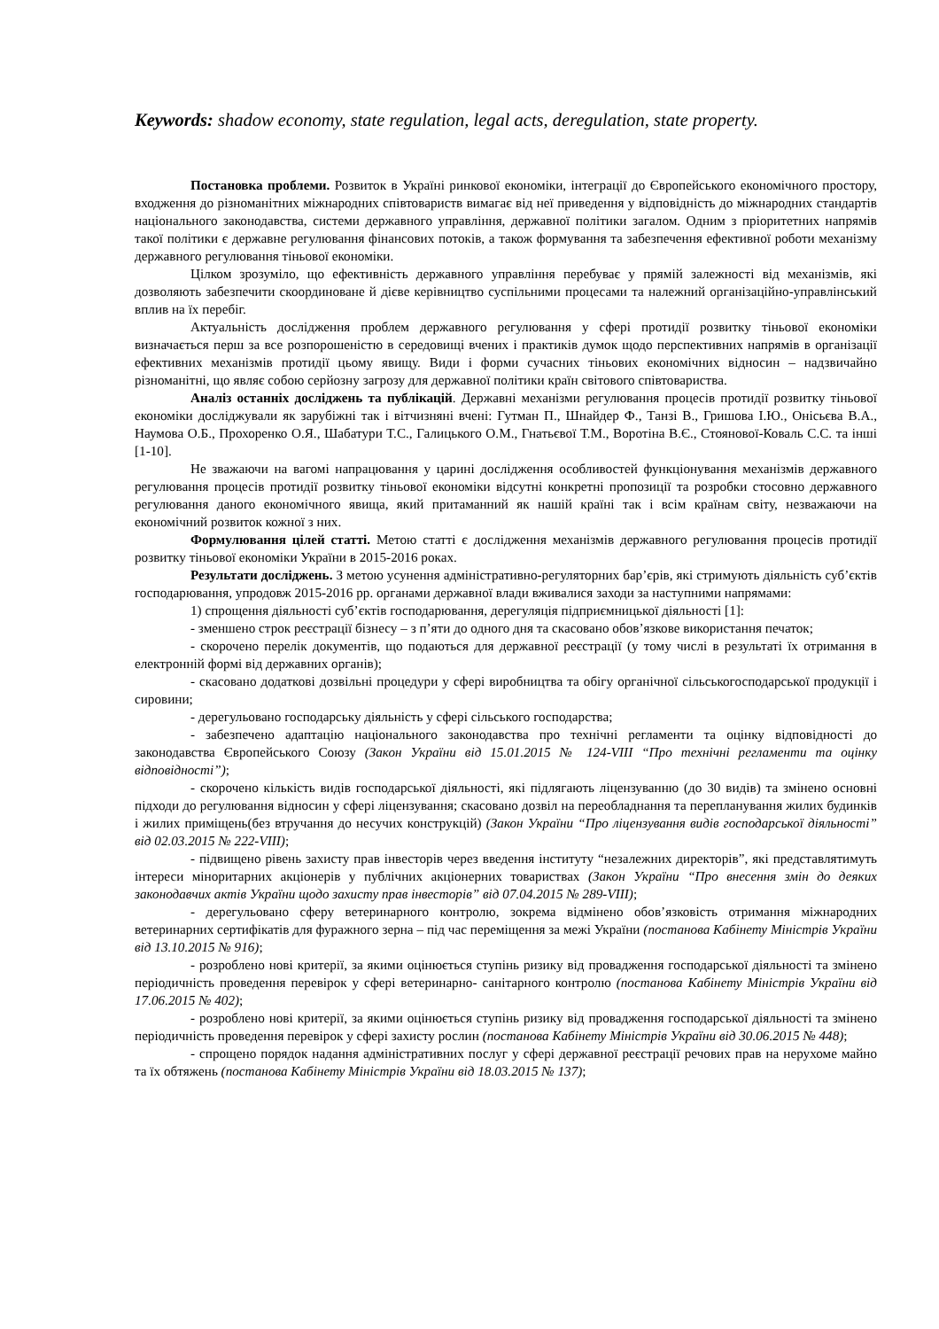Keywords: shadow economy, state regulation, legal acts, deregulation, state property.
Постановка проблеми. Розвиток в Україні ринкової економіки, інтеграції до Європейського економічного простору, входження до різноманітних міжнародних співтовариств вимагає від неї приведення у відповідність до міжнародних стандартів національного законодавства, системи державного управління, державної політики загалом. Одним з пріоритетних напрямів такої політики є державне регулювання фінансових потоків, а також формування та забезпечення ефективної роботи механізму державного регулювання тіньової економіки.
Цілком зрозуміло, що ефективність державного управління перебуває у прямій залежності від механізмів, які дозволяють забезпечити скоординоване й дієве керівництво суспільними процесами та належний організаційно-управлінський вплив на їх перебіг.
Актуальність дослідження проблем державного регулювання у сфері протидії розвитку тіньової економіки визначається перш за все розпорошеністю в середовищі вчених і практиків думок щодо перспективних напрямів в організації ефективних механізмів протидії цьому явищу. Види і форми сучасних тіньових економічних відносин – надзвичайно різноманітні, що являє собою серйозну загрозу для державної політики країн світового співтовариства.
Аналіз останніх досліджень та публікацій. Державні механізми регулювання процесів протидії розвитку тіньової економіки досліджували як зарубіжні так і вітчизняні вчені: Гутман П., Шнайдер Ф., Танзі В., Гришова І.Ю., Онісьєва В.А., Наумова О.Б., Прохоренко О.Я., Шабатури Т.С., Галицького О.М., Гнатьєвої Т.М., Воротіна В.Є., Стоянової-Коваль С.С. та інші [1-10].
Не зважаючи на вагомі напрацювання у царині дослідження особливостей функціонування механізмів державного регулювання процесів протидії розвитку тіньової економіки відсутні конкретні пропозиції та розробки стосовно державного регулювання даного економічного явища, який притаманний як нашій країні так і всім країнам світу, незважаючи на економічний розвиток кожної з них.
Формулювання цілей статті. Метою статті є дослідження механізмів державного регулювання процесів протидії розвитку тіньової економіки України в 2015-2016 роках.
Результати досліджень. З метою усунення адміністративно-регуляторних бар’єрів, які стримують діяльність суб’єктів господарювання, упродовж 2015-2016 рр. органами державної влади вживалися заходи за наступними напрямами:
1) спрощення діяльності суб’єктів господарювання, дерегуляція підприємницької діяльності [1]:
- зменшено строк реєстрації бізнесу – з п’яти до одного дня та скасовано обов’язкове використання печаток;
- скорочено перелік документів, що подаються для державної реєстрації (у тому числі в результаті їх отримання в електронній формі від державних органів);
- скасовано додаткові дозвільні процедури у сфері виробництва та обігу органічної сільськогосподарської продукції і сировини;
- дерегульовано господарську діяльність у сфері сільського господарства;
- забезпечено адаптацію національного законодавства про технічні регламенти та оцінку відповідності до законодавства Європейського Союзу (Закон України від 15.01.2015 № 124-VIII “Про технічні регламенти та оцінку відповідності”);
- скорочено кількість видів господарської діяльності, які підлягають ліцензуванню (до 30 видів) та змінено основні підходи до регулювання відносин у сфері ліцензування; скасовано дозвіл на переобладнання та перепланування жилих будинків і жилих приміщень(без втручання до несучих конструкцій) (Закон України “Про ліцензування видів господарської діяльності” від 02.03.2015 № 222-VIII);
- підвищено рівень захисту прав інвесторів через введення інституту “незалежних директорів”, які представлятимуть інтереси міноритарних акціонерів у публічних акціонерних товариствах (Закон України “Про внесення змін до деяких законодавчих актів України щодо захисту прав інвесторів” від 07.04.2015 № 289-VIII);
- дерегульовано сферу ветеринарного контролю, зокрема відмінено обов’язковість отримання міжнародних ветеринарних сертифікатів для фуражного зерна – під час переміщення за межі України (постанова Кабінету Міністрів України від 13.10.2015 № 916);
- розроблено нові критерії, за якими оцінюється ступінь ризику від провадження господарської діяльності та змінено періодичність проведення перевірок у сфері ветеринарно- санітарного контролю (постанова Кабінету Міністрів України від 17.06.2015 № 402);
- розроблено нові критерії, за якими оцінюється ступінь ризику від провадження господарської діяльності та змінено періодичність проведення перевірок у сфері захисту рослин (постанова Кабінету Міністрів України від 30.06.2015 № 448);
- спрощено порядок надання адміністративних послуг у сфері державної реєстрації речових прав на нерухоме майно та їх обтяжень (постанова Кабінету Міністрів України від 18.03.2015 № 137);